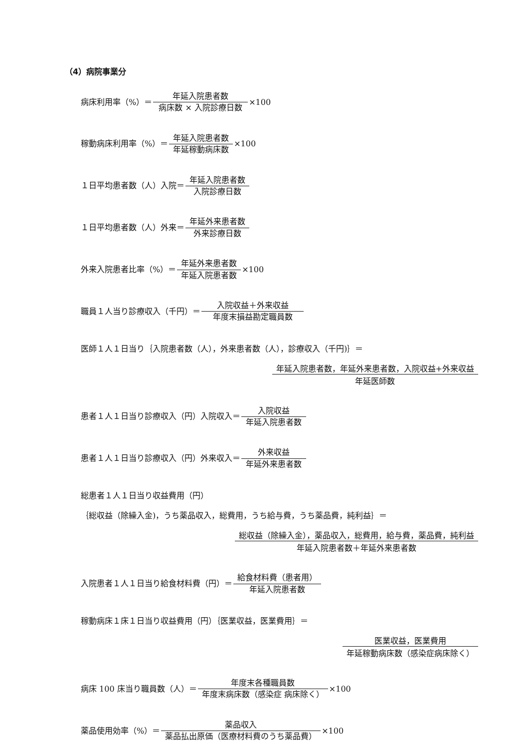（4）病院事業分
病床利用率（%）＝ 年延入院患者数 病床数 × 入院診療日数 ×100
稼動病床利用率（%）＝ 年延入院患者数 年延稼動病床数 ×100
１日平均患者数（人）入院＝ 年延入院患者数 入院診療日数
１日平均患者数（人）外来＝ 年延外来患者数 外来診療日数
外来入院患者比率（%）＝ 年延外来患者数 年延入院患者数 ×100
職員１人当り診療収入（千円）＝ 入院収益＋外来収益 年度末損益勘定職員数
医師１人１日当り｛入院患者数（人），外来患者数（人），診療収入（千円)｝＝
年延入院患者数，年延外来患者数，入院収益+外来収益 年延医師数
患者１人１日当り診療収入（円）入院収入＝ 入院収益 年延入院患者数
患者１人１日当り診療収入（円）外来収入＝ 外来収益 年延外来患者数
総患者１人１日当り収益費用（円）
｛総収益（除繰入金)，うち薬品収入，総費用，うち給与費，うち薬品費，純利益｝＝
総収益（除繰入金），薬品収入，総費用，給与費，薬品費，純利益 年延入院患者数＋年延外来患者数
入院患者１人１日当り給食材料費（円）＝ 給食材料費（患者用） 年延入院患者数
稼動病床１床１日当り収益費用（円）｛医業収益，医業費用｝＝
医業収益，医業費用 年延稼動病床数（感染症病床除く）
病床 100 床当り職員数（人）＝ 年度末各種職員数 年度末病床数（感染症 病床除く） ×100
薬品使用効率（%）＝ 薬品収入 薬品払出原価（医療材料費のうち薬品費） ×100